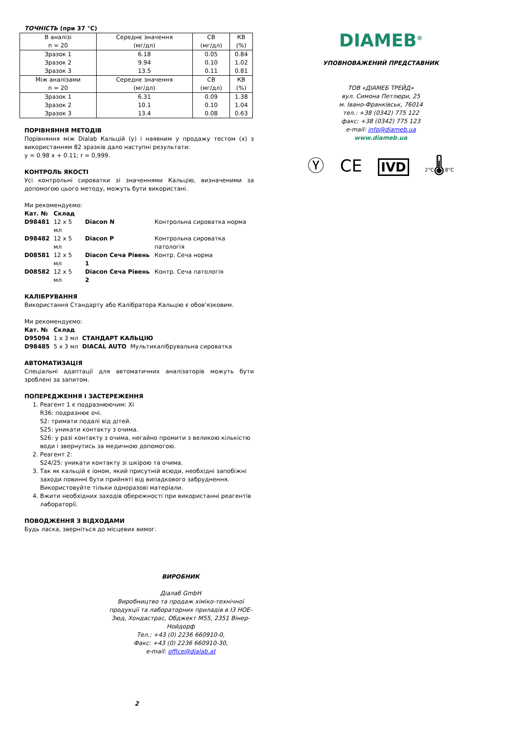ТОЧНІСТЬ (при 37 °C)
| В аналізі n = 20 | Середнє значення (мг/дл) | СВ (мг/дл) | КВ (%) |
| Зразок 1 | 6.18 | 0.05 | 0.84 |
| Зразок 2 | 9.94 | 0.10 | 1.02 |
| Зразок 3 | 13.5 | 0.11 | 0.81 |
| Між аналізами n = 20 | Середнє значення (мг/дл) | СВ (мг/дл) | КВ (%) |
| Зразок 1 | 6.31 | 0.09 | 1.38 |
| Зразок 2 | 10.1 | 0.10 | 1.04 |
| Зразок 3 | 13.4 | 0.08 | 0.63 |
ПОРІВНЯННЯ МЕТОДІВ
Порівняння між Dialab Кальцій (y) і наявним у продажу тестом (x) з використанням 82 зразків дало наступні результати:
y = 0.98 x + 0.11; r = 0,999.
КОНТРОЛЬ ЯКОСТІ
Усі контрольні сироватки зі значеннями Кальцію, визначеними за допомогою цього методу, можуть бути використані.
Ми рекомендуємо:
| Кат. № | Склад | | |
| D98481 | 12 x 5 мл | Diacon N | Контрольна сироватка норма |
| D98482 | 12 x 5 мл | Diacon P | Контрольна сироватка патологія |
| D08581 | 12 x 5 мл | Diacon Сеча Рівень 1 | Контр. Сеча норма |
| D08582 | 12 x 5 мл | Diacon Сеча Рівень 2 | Контр. Сеча патологія |
КАЛІБРУВАННЯ
Використання Стандарту або Калібратора Кальцію є обов'язковим.
Ми рекомендуємо:
| Кат. № | Склад | | |
| D95094 | 1 x 3 мл | СТАНДАРТ КАЛЬЦІЮ | |
| D98485 | 5 x 3 мл | DIACAL AUTO | Мультикалібрувальна сироватка |
АВТОМАТИЗАЦІЯ
Спеціальні адаптації для автоматичних аналізаторів можуть бути зроблені за запитом.
ПОПЕРЕДЖЕННЯ І ЗАСТЕРЕЖЕННЯ
1. Реагент 1 є подразнюючим: Xi
R36: подразнює очі.
S2: тримати подалі від дітей.
S25: уникати контакту з очима.
S26: у разі контакту з очима, негайно промити з великою кількістю води і звернутись за медичною допомогою.
2. Реагент 2:
S24/25: уникати контакту зі шкірою та очима.
3. Так як кальцій є іоном, який присутній всюди, необхідні запобіжні заходи повинні бути прийняті від випадкового забруднення. Використовуйте тільки одноразові матеріали.
4. Вжити необхідних заходів обережності при використанні реагентів лабораторії.
ПОВОДЖЕННЯ З ВІДХОДАМИ
Будь ласка, зверніться до місцевих вимог.
ВИРОБНИК
Діалаб GmbH
Виробництво та продаж хіміко-технічної продукції та лабораторних приладів в І3 НОЕ-Зюд, Хондастрас, Обджект М55, 2351 Вінер-Нойдорф
Тел.: +43 (0) 2236 660910-0,
Факс: +43 (0) 2236 660910-30,
e-mail: office@dialab.at
2
DIAMEB<sup>®</sup>
УПОВНОВАЖЕНИЙ ПРЕДСТАВНИК
ТОВ «ДІАМЕБ ТРЕЙД»
вул. Симона Петлюри, 25
м. Івано-Франківськ, 76014
тел.: +38 (0342) 775 122
факс: +38 (0342) 775 123
e-mail: info@diameb.ua
www.diameb.ua
Ⓨ CE IVD 2°C🌡8°C